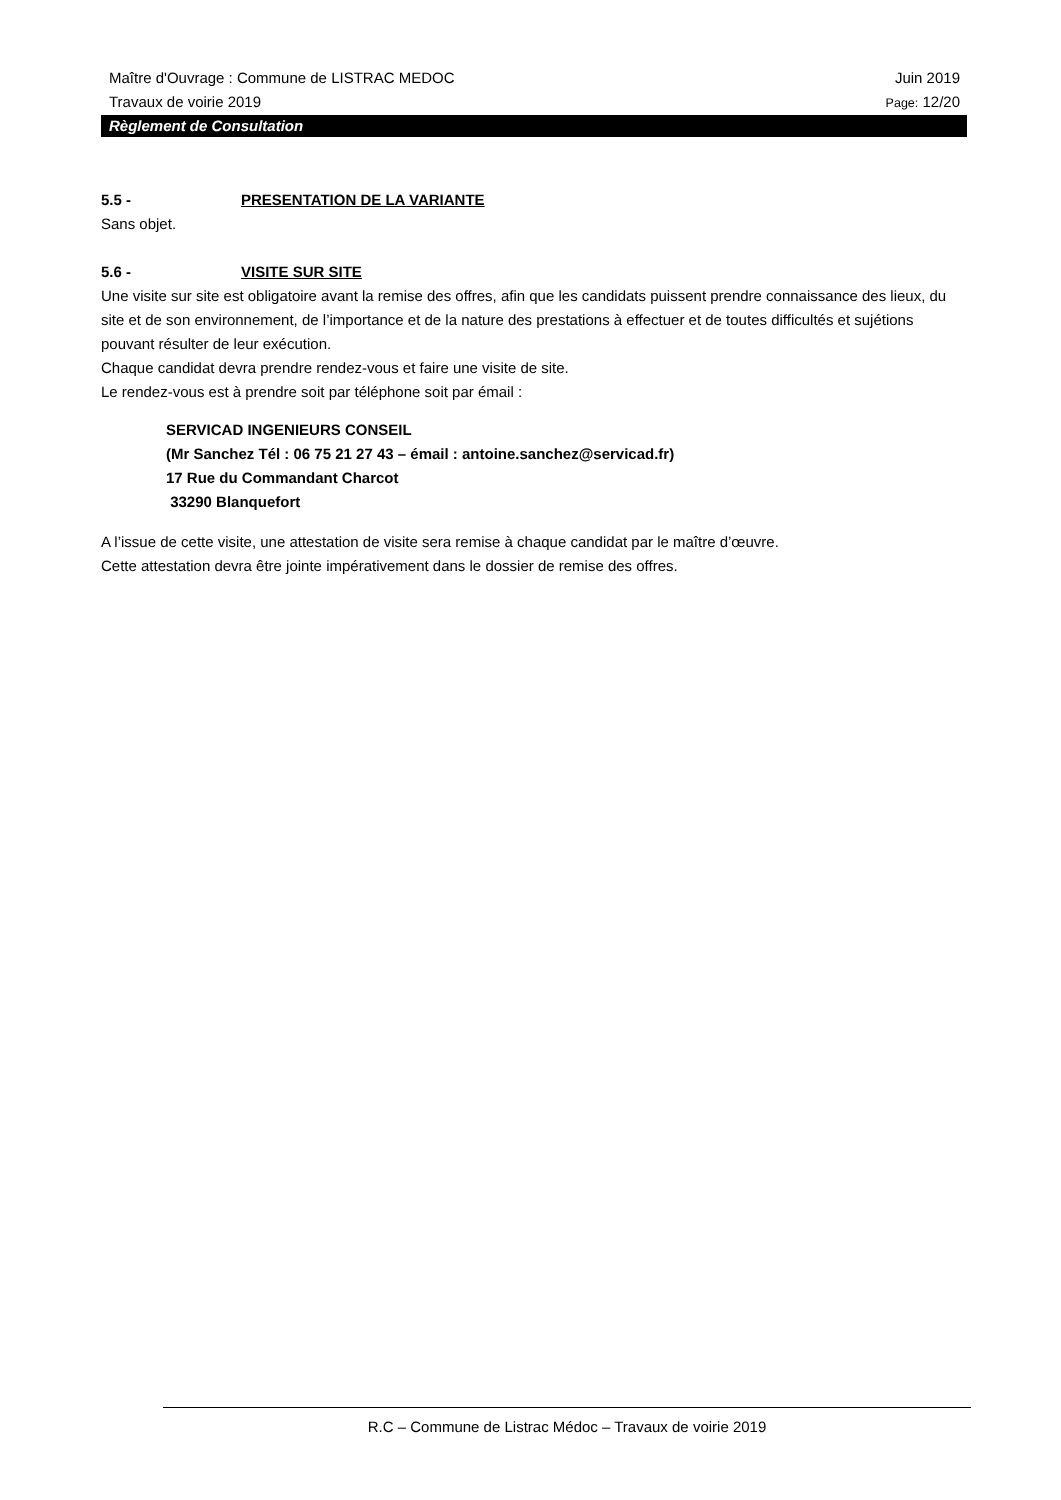Maître d'Ouvrage : Commune de LISTRAC MEDOC Juin 2019
Travaux de voirie 2019 Page: 12/20
Règlement de Consultation
5.5 - PRESENTATION DE LA VARIANTE
Sans objet.
5.6 - VISITE SUR SITE
Une visite sur site est obligatoire avant la remise des offres, afin que les candidats puissent prendre connaissance des lieux, du site et de son environnement, de l’importance et de la nature des prestations à effectuer et de toutes difficultés et sujétions pouvant résulter de leur exécution.
Chaque candidat devra prendre rendez-vous et faire une visite de site.
Le rendez-vous est à prendre soit par téléphone soit par émail :
SERVICAD INGENIEURS CONSEIL
(Mr Sanchez Tél : 06 75 21 27 43 – émail : antoine.sanchez@servicad.fr)
17 Rue du Commandant Charcot
33290 Blanquefort
A l’issue de cette visite, une attestation de visite sera remise à chaque candidat par le maître d’œuvre.
Cette attestation devra être jointe impérativement dans le dossier de remise des offres.
R.C – Commune de Listrac Médoc – Travaux de voirie 2019